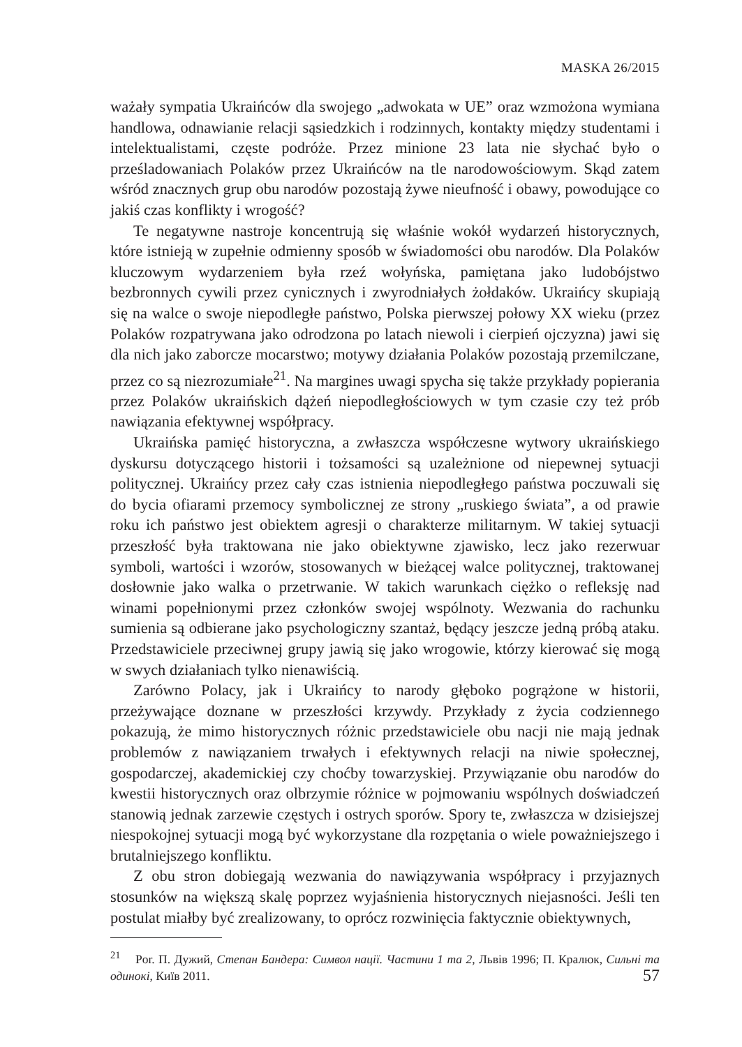MASKA 26/2015
ważały sympatia Ukraińców dla swojego „adwokata w UE” oraz wzmożona wymiana handlowa, odnawianie relacji sąsiedzkich i rodzinnych, kontakty między studentami i intelektualistami, częste podróże. Przez minione 23 lata nie słychać było o prześladowaniach Polaków przez Ukraińców na tle narodowościowym. Skąd zatem wśród znacznych grup obu narodów pozostają żywe nieufność i obawy, powodujące co jakiś czas konflikty i wrogość?
Te negatywne nastroje koncentrują się właśnie wokół wydarzeń historycznych, które istnieją w zupełnie odmienny sposób w świadomości obu narodów. Dla Polaków kluczowym wydarzeniem była rzeź wołyńska, pamiętana jako ludobójstwo bezbronnych cywili przez cynicznych i zwyrodniałych żołdaków. Ukraińcy skupiają się na walce o swoje niepodległe państwo, Polska pierwszej połowy XX wieku (przez Polaków rozpatrywana jako odrodzona po latach niewoli i cierpień ojczyzna) jawi się dla nich jako zaborcze mocarstwo; motywy działania Polaków pozostają przemilczane, przez co są niezrozumiałe<sup>21</sup>. Na margines uwagi spycha się także przykłady popierania przez Polaków ukraińskich dążeń niepodległościowych w tym czasie czy też prób nawiązania efektywnej współpracy.
Ukraińska pamięć historyczna, a zwłaszcza współczesne wytwory ukraińskiego dyskursu dotyczącego historii i tożsamości są uzależnione od niepewnej sytuacji politycznej. Ukraińcy przez cały czas istnienia niepodległego państwa poczuwali się do bycia ofiarami przemocy symbolicznej ze strony „ruskiego świata”, a od prawie roku ich państwo jest obiektem agresji o charakterze militarnym. W takiej sytuacji przeszłość była traktowana nie jako obiektywne zjawisko, lecz jako rezerwuar symboli, wartości i wzorów, stosowanych w bieżącej walce politycznej, traktowanej dosłownie jako walka o przetrwanie. W takich warunkach ciężko o refleksję nad winami popełnionymi przez członków swojej wspólnoty. Wezwania do rachunku sumienia są odbierane jako psychologiczny szantaż, będący jeszcze jedną próbą ataku. Przedstawiciele przeciwnej grupy jawią się jako wrogowie, którzy kierować się mogą w swych działaniach tylko nienawiścią.
Zarówno Polacy, jak i Ukraińcy to narody głęboko pogrążone w historii, przeżywające doznane w przeszłości krzywdy. Przykłady z życia codziennego pokazują, że mimo historycznych różnic przedstawiciele obu nacji nie mają jednak problemów z nawiązaniem trwałych i efektywnych relacji na niwie społecznej, gospodarczej, akademickiej czy choćby towarzyskiej. Przywiązanie obu narodów do kwestii historycznych oraz olbrzymie różnice w pojmowaniu wspólnych doświadczeń stanowią jednak zarzewie częstych i ostrych sporów. Spory te, zwłaszcza w dzisiejszej niespokojnej sytuacji mogą być wykorzystane dla rozpętania o wiele poważniejszego i brutalniejszego konfliktu.
Z obu stron dobiegają wezwania do nawiązywania współpracy i przyjaznych stosunków na większą skalę poprzez wyjaśnienia historycznych niejasności. Jeśli ten postulat miałby być zrealizowany, to oprócz rozwinięcia faktycznie obiektywnych,
<sup>21</sup> Por. П. Дужий, Степан Бандера: Символ нації. Частини 1 та 2, Львів 1996; П. Кралюк, Сильні та одинокі, Київ 2011.
57